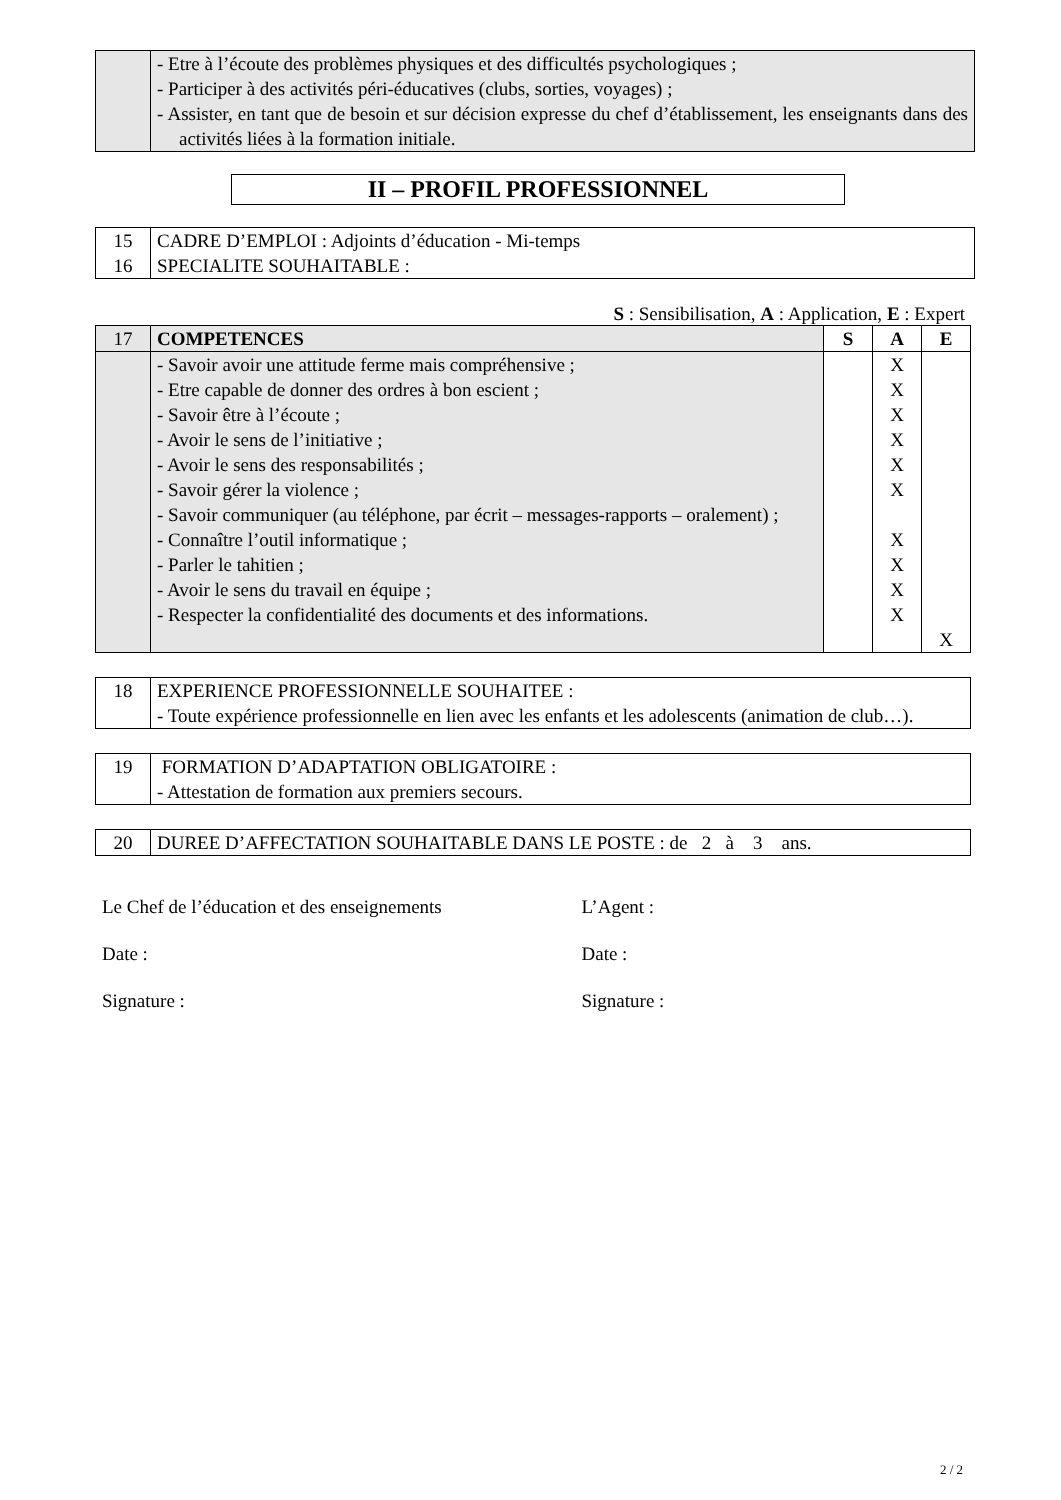| | - Etre à l’écoute des problèmes physiques et des difficultés psychologiques ; - Participer à des activités péri-éducatives (clubs, sorties, voyages) ; - Assister, en tant que de besoin et sur décision expresse du chef d’établissement, les enseignants dans des activités liées à la formation initiale. |
II – PROFIL PROFESSIONNEL
| 15 | CADRE D’EMPLOI : Adjoints d’éducation - Mi-temps |
| 16 | SPECIALITE SOUHAITABLE : |
S : Sensibilisation, A : Application, E : Expert
| 17 | COMPETENCES | S | A | E |
| | - Savoir avoir une attitude ferme mais compréhensive ; - Etre capable de donner des ordres à bon escient ; - Savoir être à l’écoute ; - Avoir le sens de l’initiative ; - Avoir le sens des responsabilités ; - Savoir gérer la violence ; - Savoir communiquer (au téléphone, par écrit – messages-rapports – oralement) ; - Connaître l’outil informatique ; - Parler le tahitien ; - Avoir le sens du travail en équipe ; - Respecter la confidentialité des documents et des informations. | | X X X X X X X X X X | X |
| 18 | EXPERIENCE PROFESSIONNELLE SOUHAITEE : - Toute expérience professionnelle en lien avec les enfants et les adolescents (animation de club…). |
| 19 | FORMATION D’ADAPTATION OBLIGATOIRE : - Attestation de formation aux premiers secours. |
| 20 | DUREE D’AFFECTATION SOUHAITABLE DANS LE POSTE : de 2 à 3 ans. |
Le Chef de l’éducation et des enseignements
Date :
Signature :
L’Agent :
Date :
Signature :
2 / 2